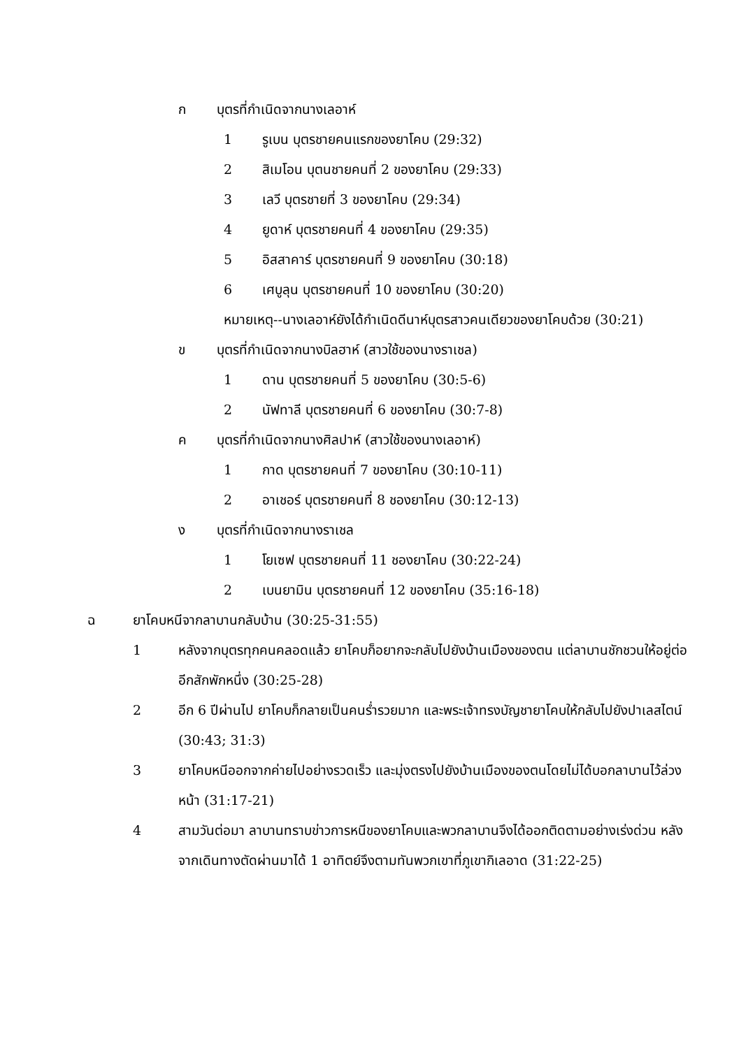ก บุตรที่กำเนิดจากนางเลอาห์
1 รูเบน บุตรชายคนแรกของยาโคบ (29:32)
2 สิเมโอน บุตนชายคนที่ 2 ของยาโคบ (29:33)
3 เลวี บุตรชายที่ 3 ของยาโคบ (29:34)
4 ยูดาห์ บุตรชายคนที่ 4 ของยาโคบ (29:35)
5 อิสสาคาร์ บุตรชายคนที่ 9 ของยาโคบ (30:18)
6 เศบูลุน บุตรชายคนที่ 10 ของยาโคบ (30:20)
หมายเหตุ--นางเลอาห์ยังได้กำเนิดดีนาห์บุตรสาวคนเดียวของยาโคบด้วย (30:21)
ข บุตรที่กำเนิดจากนางบิลฮาห์ (สาวใช้ของนางราเชล)
1 ดาน บุตรชายคนที่ 5 ของยาโคบ (30:5-6)
2 นัฟทาลี บุตรชายคนที่ 6 ของยาโคบ (30:7-8)
ค บุตรที่กำเนิดจากนางศิลปาห์ (สาวใช้ของนางเลอาห์)
1 กาด บุตรชายคนที่ 7 ของยาโคบ (30:10-11)
2 อาเชอร์ บุตรชายคนที่ 8 ชองยาโคบ (30:12-13)
ง บุตรที่กำเนิดจากนางราเชล
1 โยเซฟ บุตรชายคนที่ 11 ชองยาโคบ (30:22-24)
2 เบนยามิน บุตรชายคนที่ 12 ของยาโคบ (35:16-18)
ฉ ยาโคบหนีจากลาบานกลับบ้าน (30:25-31:55)
1 หลังจากบุตรทุกคนคลอดแล้ว ยาโคบก็อยากจะกลับไปยังบ้านเมืองของตน แต่ลาบานชักชวนให้อยู่ต่ออีกสักพักหนึ่ง (30:25-28)
2 อีก 6 ปีผ่านไป ยาโคบก็กลายเป็นคนร่ำรวยมาก และพระเจ้าทรงบัญชายาโคบให้กลับไปยังปาเลสไตน์ (30:43; 31:3)
3 ยาโคบหนีออกจากค่ายไปอย่างรวดเร็ว และมุ่งตรงไปยังบ้านเมืองของตนโดยไม่ได้บอกลาบานไว้ล่วงหน้า (31:17-21)
4 สามวันต่อมา ลาบานทราบข่าวการหนีของยาโคบและพวกลาบานจึงได้ออกติดตามอย่างเร่งด่วน หลังจากเดินทางตัดผ่านมาได้ 1 อาทิตย์จึงตามทันพวกเขาที่ภูเขากิเลอาด (31:22-25)